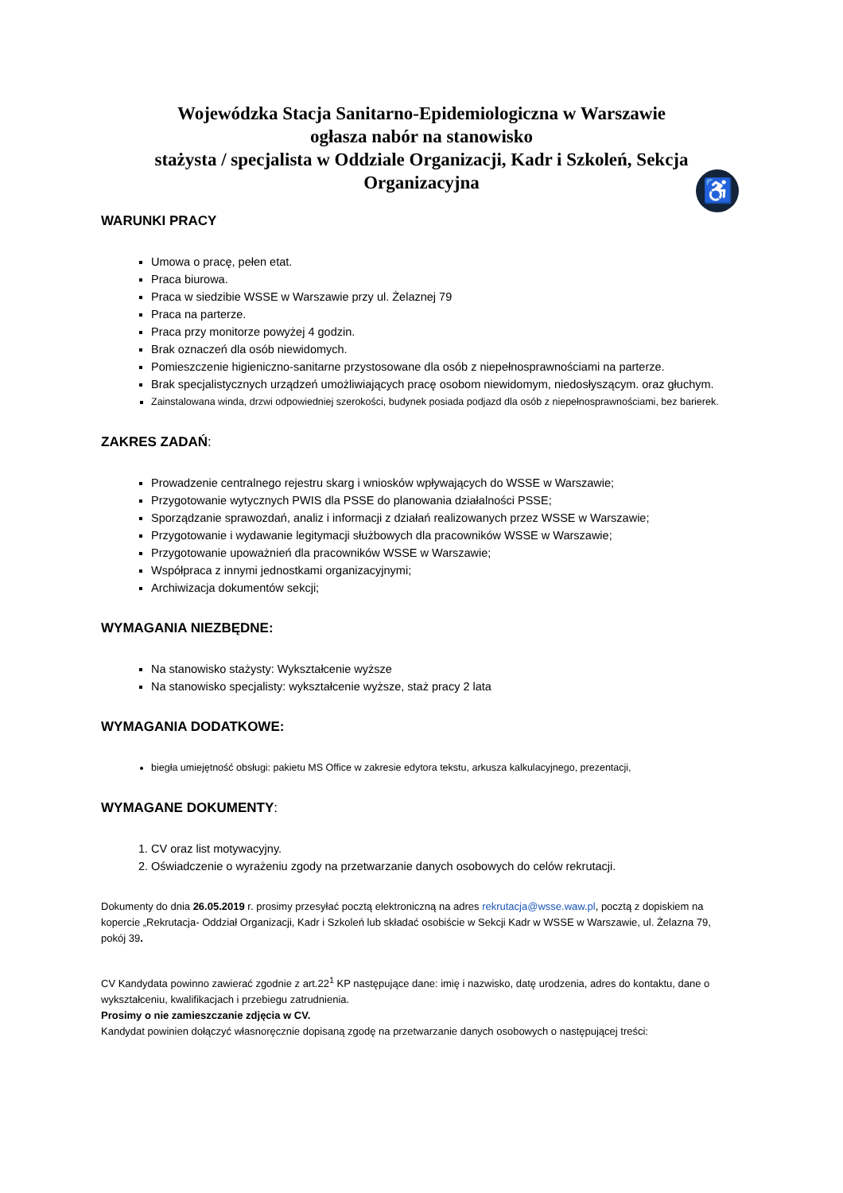Wojewódzka Stacja Sanitarno-Epidemiologiczna w Warszawie
ogłasza nabór na stanowisko
stażysta / specjalista w Oddziale Organizacji, Kadr i Szkoleń, Sekcja Organizacyjna
♿
WARUNKI PRACY
Umowa o pracę, pełen etat.
Praca biurowa.
Praca w siedzibie WSSE w Warszawie przy ul. Żelaznej 79
Praca na parterze.
Praca przy monitorze powyżej 4 godzin.
Brak oznaczeń dla osób niewidomych.
Pomieszczenie higieniczno-sanitarne przystosowane dla osób z niepełnosprawnościami na parterze.
Brak specjalistycznych urządzeń umożliwiających pracę osobom niewidomym, niedosłyszącym. oraz głuchym.
Zainstalowana winda, drzwi odpowiedniej szerokości, budynek posiada podjazd dla osób z niepełnosprawnościami, bez barierek.
ZAKRES ZADAŃ:
Prowadzenie centralnego rejestru skarg i wniosków wpływających do WSSE w Warszawie;
Przygotowanie wytycznych PWIS dla PSSE do planowania działalności PSSE;
Sporządzanie sprawozdań, analiz i informacji z działań realizowanych przez WSSE w Warszawie;
Przygotowanie i wydawanie legitymacji służbowych dla pracowników WSSE w Warszawie;
Przygotowanie upoważnień dla pracowników WSSE w Warszawie;
Współpraca z innymi jednostkami organizacyjnymi;
Archiwizacja dokumentów sekcji;
WYMAGANIA NIEZBĘDNE:
Na stanowisko stażysty: Wykształcenie wyższe
Na stanowisko specjalisty: wykształcenie wyższe, staż pracy 2 lata
WYMAGANIA DODATKOWE:
biegła umiejętność obsługi: pakietu MS Office w zakresie edytora tekstu, arkusza kalkulacyjnego, prezentacji,
WYMAGANE DOKUMENTY:
1. CV oraz list motywacyjny.
2. Oświadczenie o wyrażeniu zgody na przetwarzanie danych osobowych do celów rekrutacji.
Dokumenty do dnia 26.05.2019 r. prosimy przesyłać pocztą elektroniczną na adres rekrutacja@wsse.waw.pl, pocztą z dopiskiem na kopercie „Rekrutacja- Oddział Organizacji, Kadr i Szkoleń lub składać osobiście w Sekcji Kadr w WSSE w Warszawie, ul. Żelazna 79, pokój 39.
CV Kandydata powinno zawierać zgodnie z art.22<sup>1</sup> KP następujące dane: imię i nazwisko, datę urodzenia, adres do kontaktu, dane o wykształceniu, kwalifikacjach i przebiegu zatrudnienia.
Prosimy o nie zamieszczanie zdjęcia w CV.
Kandydat powinien dołączyć własnoręcznie dopisaną zgodę na przetwarzanie danych osobowych o następującej treści: